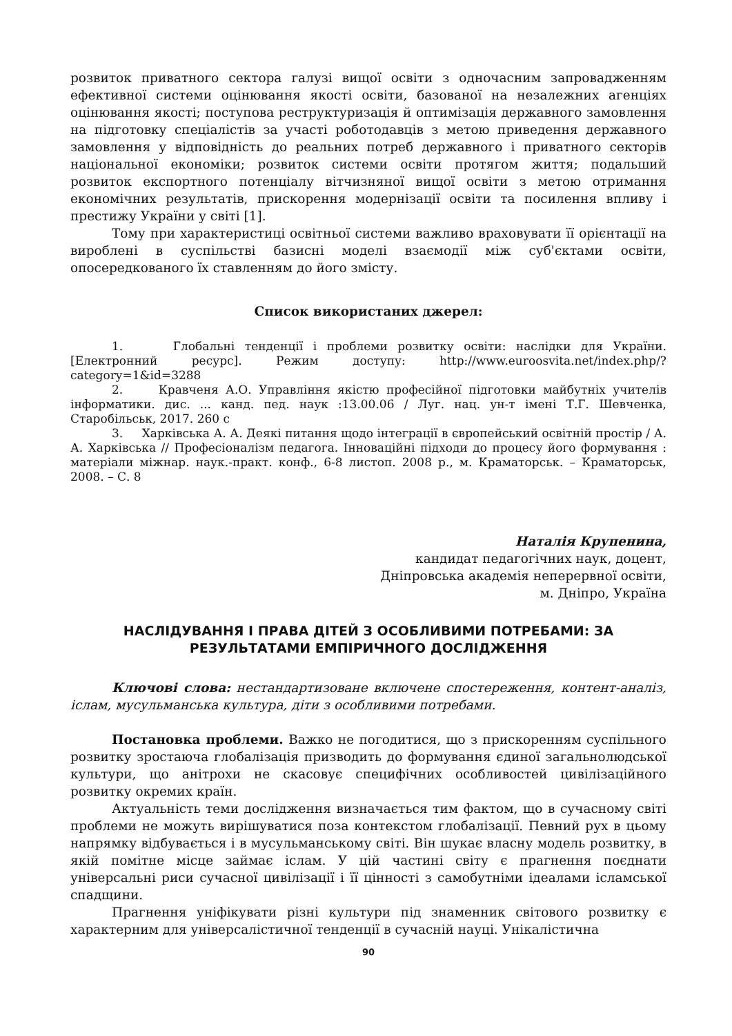розвиток приватного сектора галузі вищої освіти з одночасним запровадженням ефективної системи оцінювання якості освіти, базованої на незалежних агенціях оцінювання якості; поступова реструктуризація й оптимізація державного замовлення на підготовку спеціалістів за участі роботодавців з метою приведення державного замовлення у відповідність до реальних потреб державного і приватного секторів національної економіки; розвиток системи освіти протягом життя; подальший розвиток експортного потенціалу вітчизняної вищої освіти з метою отримання економічних результатів, прискорення модернізації освіти та посилення впливу і престижу України у світі [1].
Тому при характеристиці освітньої системи важливо враховувати її орієнтації на вироблені в суспільстві базисні моделі взаємодії між суб'єктами освіти, опосередкованого їх ставленням до його змісту.
Список використаних джерел:
1. Глобальні тенденції і проблеми розвитку освіти: наслідки для України. [Електронний ресурс]. Режим доступу: http://www.euroosvita.net/index.php/?category=1&id=3288
2. Кравченя А.О. Управління якістю професійної підготовки майбутніх учителів інформатики. дис. ... канд. пед. наук :13.00.06 / Луг. нац. ун-т імені Т.Г. Шевченка, Старобільськ, 2017. 260 с
3. Харківська А. А. Деякі питання щодо інтеграції в європейський освітній простір / А. А. Харківська // Професіоналізм педагога. Інноваційні підходи до процесу його формування : матеріали міжнар. наук.-практ. конф., 6-8 листоп. 2008 р., м. Краматорськ. – Краматорськ, 2008. – С. 8
Наталія Крупенина,
кандидат педагогічних наук, доцент,
Дніпровська академія неперервної освіти,
м. Дніпро, Україна
НАСЛІДУВАННЯ І ПРАВА ДІТЕЙ З ОСОБЛИВИМИ ПОТРЕБАМИ: ЗА РЕЗУЛЬТАТАМИ ЕМПІРИЧНОГО ДОСЛІДЖЕННЯ
Ключові слова: нестандартизоване включене спостереження, контент-аналіз, іслам, мусульманська культура, діти з особливими потребами.
Постановка проблеми. Важко не погодитися, що з прискоренням суспільного розвитку зростаюча глобалізація призводить до формування єдиної загальнолюдської культури, що анітрохи не скасовує специфічних особливостей цивілізаційного розвитку окремих країн.
Актуальність теми дослідження визначається тим фактом, що в сучасному світі проблеми не можуть вирішуватися поза контекстом глобалізації. Певний рух в цьому напрямку відбувається і в мусульманському світі. Він шукає власну модель розвитку, в якій помітне місце займає іслам. У цій частині світу є прагнення поєднати універсальні риси сучасної цивілізації і її цінності з самобутніми ідеалами ісламської спадщини.
Прагнення уніфікувати різні культури під знаменник світового розвитку є характерним для універсалістичної тенденції в сучасній науці. Унікалістична
90